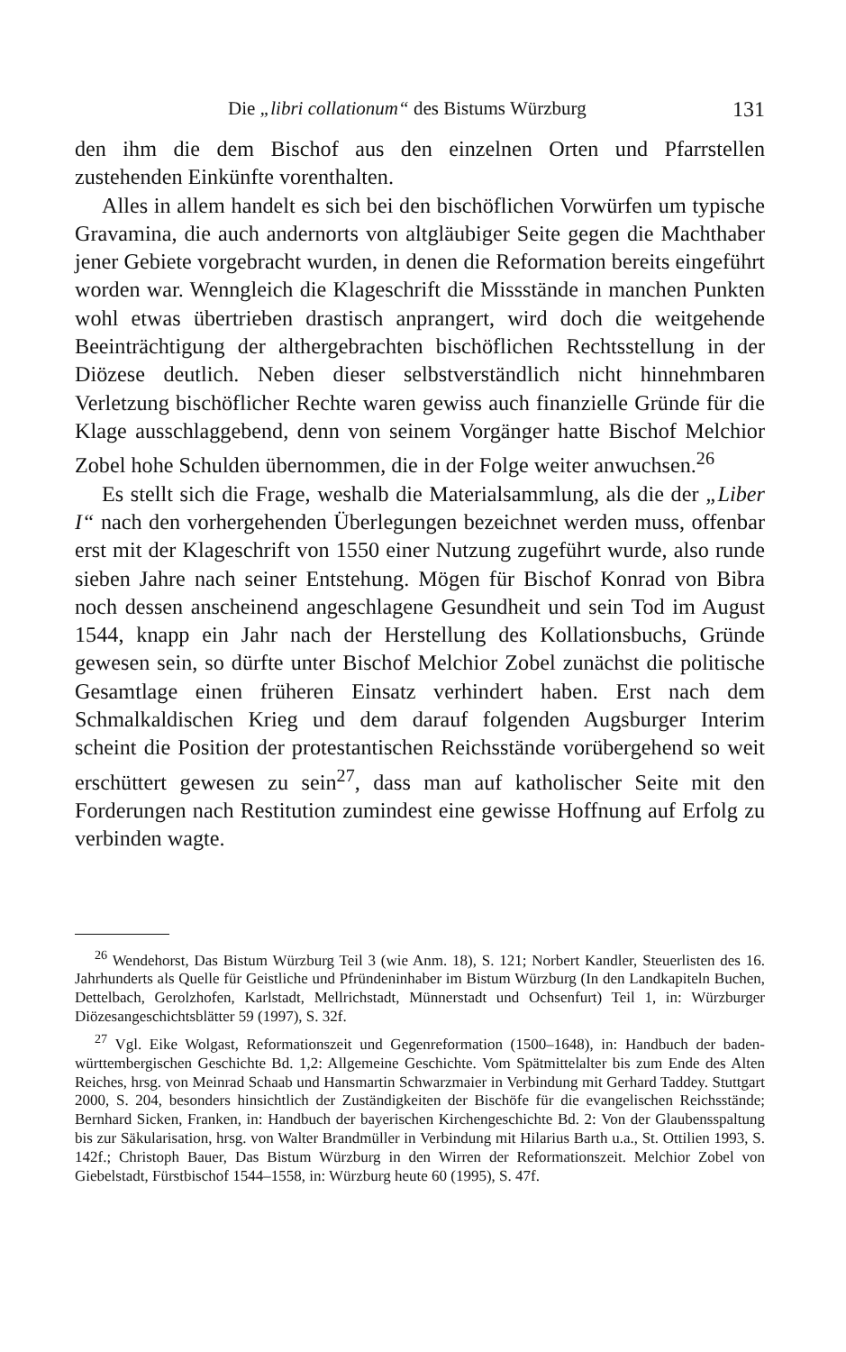Die „libri collationum“ des Bistums Würzburg 131
den ihm die dem Bischof aus den einzelnen Orten und Pfarrstellen zustehenden Einkünfte vorenthalten.
Alles in allem handelt es sich bei den bischöflichen Vorwürfen um typische Gravamina, die auch andernorts von altgläubiger Seite gegen die Machthaber jener Gebiete vorgebracht wurden, in denen die Reformation bereits eingeführt worden war. Wenngleich die Klageschrift die Missstände in manchen Punkten wohl etwas übertrieben drastisch anprangert, wird doch die weitgehende Beeinträchtigung der althergebrachten bischöflichen Rechtsstellung in der Diözese deutlich. Neben dieser selbstverständlich nicht hinnehmbaren Verletzung bischöflicher Rechte waren gewiss auch finanzielle Gründe für die Klage ausschlaggebend, denn von seinem Vorgänger hatte Bischof Melchior Zobel hohe Schulden übernommen, die in der Folge weiter anwuchsen.<sup>26</sup>
Es stellt sich die Frage, weshalb die Materialsammlung, als die der „Liber I“ nach den vorhergehenden Überlegungen bezeichnet werden muss, offenbar erst mit der Klageschrift von 1550 einer Nutzung zugeführt wurde, also runde sieben Jahre nach seiner Entstehung. Mögen für Bischof Konrad von Bibra noch dessen anscheinend angeschlagene Gesundheit und sein Tod im August 1544, knapp ein Jahr nach der Herstellung des Kollationsbuchs, Gründe gewesen sein, so dürfte unter Bischof Melchior Zobel zunächst die politische Gesamtlage einen früheren Einsatz verhindert haben. Erst nach dem Schmalkaldischen Krieg und dem darauf folgenden Augsburger Interim scheint die Position der protestantischen Reichsstände vorübergehend so weit erschüttert gewesen zu sein<sup>27</sup>, dass man auf katholischer Seite mit den Forderungen nach Restitution zumindest eine gewisse Hoffnung auf Erfolg zu verbinden wagte.
<sup>26</sup> Wendehorst, Das Bistum Würzburg Teil 3 (wie Anm. 18), S. 121; Norbert Kandler, Steuerlisten des 16. Jahrhunderts als Quelle für Geistliche und Pfründeninhaber im Bistum Würzburg (In den Landkapiteln Buchen, Dettelbach, Gerolzhofen, Karlstadt, Mellrichstadt, Münnerstadt und Ochsenfurt) Teil 1, in: Würzburger Diözesangeschichtsblätter 59 (1997), S. 32f.
<sup>27</sup> Vgl. Eike Wolgast, Reformationszeit und Gegenreformation (1500–1648), in: Handbuch der baden-württembergischen Geschichte Bd. 1,2: Allgemeine Geschichte. Vom Spätmittelalter bis zum Ende des Alten Reiches, hrsg. von Meinrad Schaab und Hansmartin Schwarzmaier in Verbindung mit Gerhard Taddey. Stuttgart 2000, S. 204, besonders hinsichtlich der Zuständigkeiten der Bischöfe für die evangelischen Reichsstände; Bernhard Sicken, Franken, in: Handbuch der bayerischen Kirchengeschichte Bd. 2: Von der Glaubensspaltung bis zur Säkularisation, hrsg. von Walter Brandmüller in Verbindung mit Hilarius Barth u.a., St. Ottilien 1993, S. 142f.; Christoph Bauer, Das Bistum Würzburg in den Wirren der Reformationszeit. Melchior Zobel von Giebelstadt, Fürstbischof 1544–1558, in: Würzburg heute 60 (1995), S. 47f.